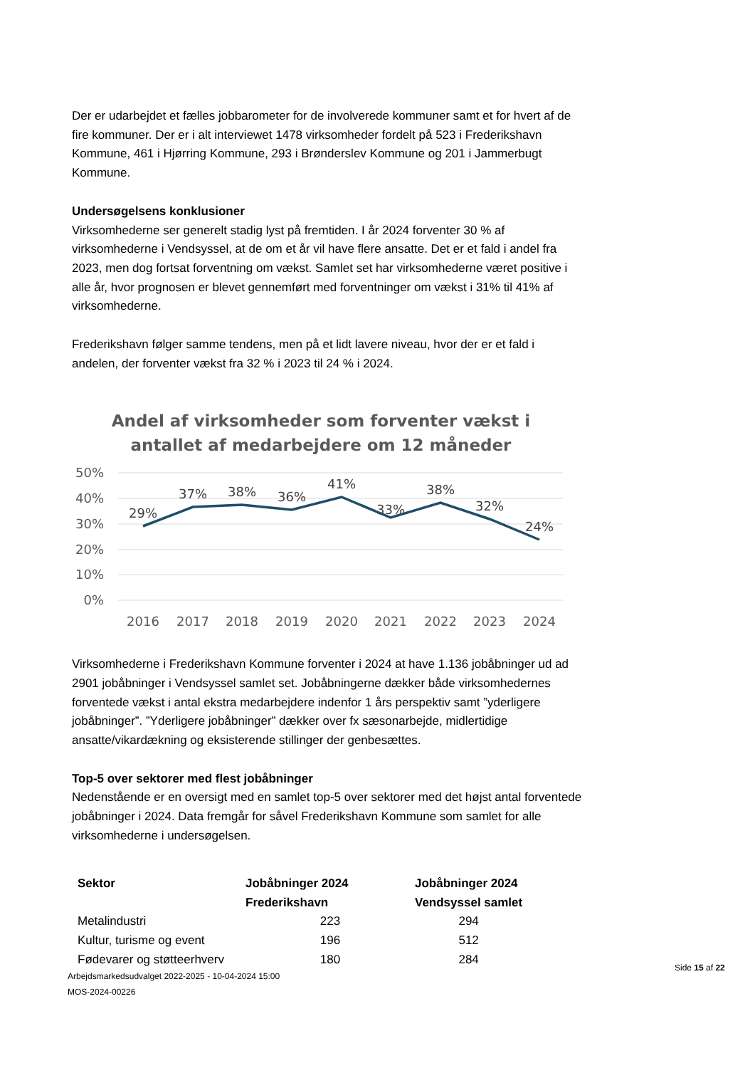Der er udarbejdet et fælles jobbarometer for de involverede kommuner samt et for hvert af de fire kommuner. Der er i alt interviewet 1478 virksomheder fordelt på 523 i Frederikshavn Kommune, 461 i Hjørring Kommune, 293 i Brønderslev Kommune og 201 i Jammerbugt Kommune.
Undersøgelsens konklusioner
Virksomhederne ser generelt stadig lyst på fremtiden. I år 2024 forventer 30 % af virksomhederne i Vendsyssel, at de om et år vil have flere ansatte. Det er et fald i andel fra 2023, men dog fortsat forventning om vækst. Samlet set har virksomhederne været positive i alle år, hvor prognosen er blevet gennemført med forventninger om vækst i 31% til 41% af virksomhederne.
Frederikshavn følger samme tendens, men på et lidt lavere niveau, hvor der er et fald i andelen, der forventer vækst fra 32 % i 2023 til 24 % i 2024.
Andel af virksomheder som forventer vækst i
antallet af medarbejdere om 12 måneder
50%
40%
30%
20%
10%
0%
29%
37%
38%
36%
41%
33%
38%
32%
24%
2016
2017
2018
2019
2020
2021
2022
2023
2024
Virksomhederne i Frederikshavn Kommune forventer i 2024 at have 1.136 jobåbninger ud ad 2901 jobåbninger i Vendsyssel samlet set. Jobåbningerne dækker både virksomhedernes forventede vækst i antal ekstra medarbejdere indenfor 1 års perspektiv samt ”yderligere jobåbninger”. ”Yderligere jobåbninger” dækker over fx sæsonarbejde, midlertidige ansatte/vikardækning og eksisterende stillinger der genbesættes.
Top-5 over sektorer med flest jobåbninger
Nedenstående er en oversigt med en samlet top-5 over sektorer med det højst antal forventede jobåbninger i 2024. Data fremgår for såvel Frederikshavn Kommune som samlet for alle virksomhederne i undersøgelsen.
| Sektor | Jobåbninger 2024 Frederikshavn | Jobåbninger 2024 Vendsyssel samlet |
| --- | --- | --- |
| Metalindustri | 223 | 294 |
| Kultur, turisme og event | 196 | 512 |
| Fødevarer og støtteerhverv | 180 | 284 |
Arbejdsmarkedsudvalget 2022-2025 - 10-04-2024 15:00
MOS-2024-00226
Side 15 af 22